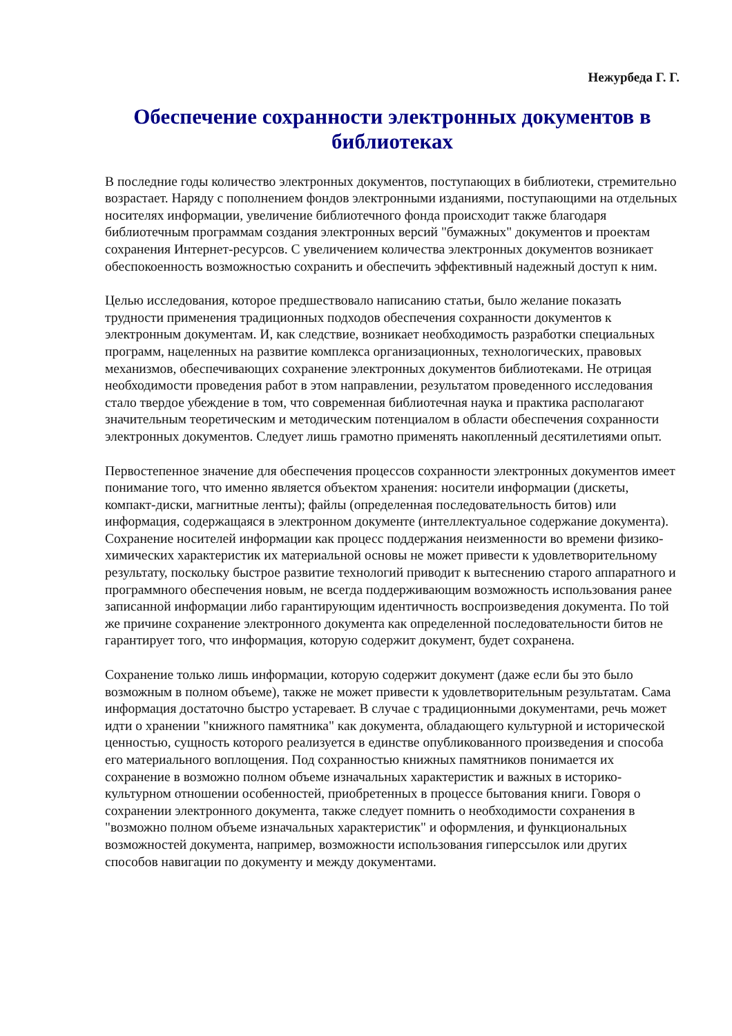Нежурбеда Г. Г.
Обеспечение сохранности электронных документов в библиотеках
В последние годы количество электронных документов, поступающих в библиотеки, стремительно возрастает. Наряду с пополнением фондов электронными изданиями, поступающими на отдельных носителях информации, увеличение библиотечного фонда происходит также благодаря библиотечным программам создания электронных версий "бумажных" документов и проектам сохранения Интернет-ресурсов. С увеличением количества электронных документов возникает обеспокоенность возможностью сохранить и обеспечить эффективный надежный доступ к ним.
Целью исследования, которое предшествовало написанию статьи, было желание показать трудности применения традиционных подходов обеспечения сохранности документов к электронным документам. И, как следствие, возникает необходимость разработки специальных программ, нацеленных на развитие комплекса организационных, технологических, правовых механизмов, обеспечивающих сохранение электронных документов библиотеками. Не отрицая необходимости проведения работ в этом направлении, результатом проведенного исследования стало твердое убеждение в том, что современная библиотечная наука и практика располагают значительным теоретическим и методическим потенциалом в области обеспечения сохранности электронных документов. Следует лишь грамотно применять накопленный десятилетиями опыт.
Первостепенное значение для обеспечения процессов сохранности электронных документов имеет понимание того, что именно является объектом хранения: носители информации (дискеты, компакт-диски, магнитные ленты); файлы (определенная последовательность битов) или информация, содержащаяся в электронном документе (интеллектуальное содержание документа). Сохранение носителей информации как процесс поддержания неизменности во времени физико-химических характеристик их материальной основы не может привести к удовлетворительному результату, поскольку быстрое развитие технологий приводит к вытеснению старого аппаратного и программного обеспечения новым, не всегда поддерживающим возможность использования ранее записанной информации либо гарантирующим идентичность воспроизведения документа. По той же причине сохранение электронного документа как определенной последовательности битов не гарантирует того, что информация, которую содержит документ, будет сохранена.
Сохранение только лишь информации, которую содержит документ (даже если бы это было возможным в полном объеме), также не может привести к удовлетворительным результатам. Сама информация достаточно быстро устаревает. В случае с традиционными документами, речь может идти о хранении "книжного памятника" как документа, обладающего культурной и исторической ценностью, сущность которого реализуется в единстве опубликованного произведения и способа его материального воплощения. Под сохранностью книжных памятников понимается их сохранение в возможно полном объеме изначальных характеристик и важных в историко-культурном отношении особенностей, приобретенных в процессе бытования книги. Говоря о сохранении электронного документа, также следует помнить о необходимости сохранения в "возможно полном объеме изначальных характеристик" и оформления, и функциональных возможностей документа, например, возможности использования гиперссылок или других способов навигации по документу и между документами.